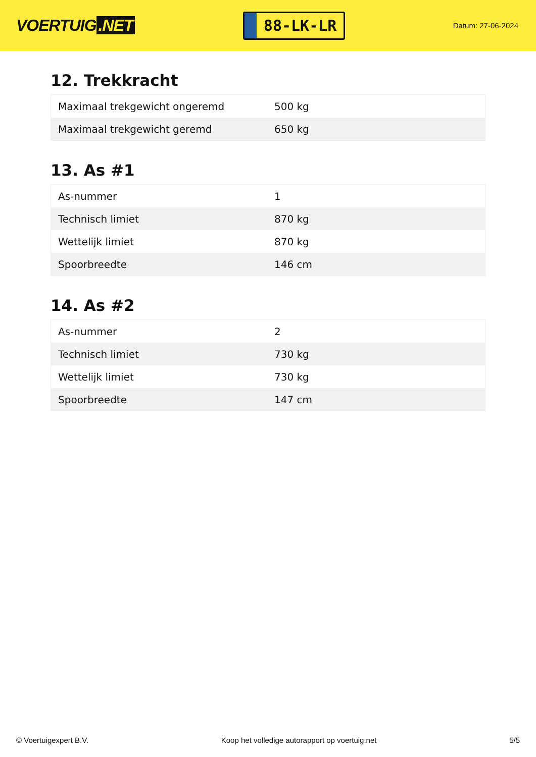VOERTUIG.NET
88-LK-LR
Datum: 27-06-2024
12. Trekkracht
| Maximaal trekgewicht ongeremd | 500 kg |
| Maximaal trekgewicht geremd | 650 kg |
13. As #1
| As-nummer | 1 |
| Technisch limiet | 870 kg |
| Wettelijk limiet | 870 kg |
| Spoorbreedte | 146 cm |
14. As #2
| As-nummer | 2 |
| Technisch limiet | 730 kg |
| Wettelijk limiet | 730 kg |
| Spoorbreedte | 147 cm |
© Voertuigexpert B.V. Koop het volledige autorapport op voertuig.net 5/5